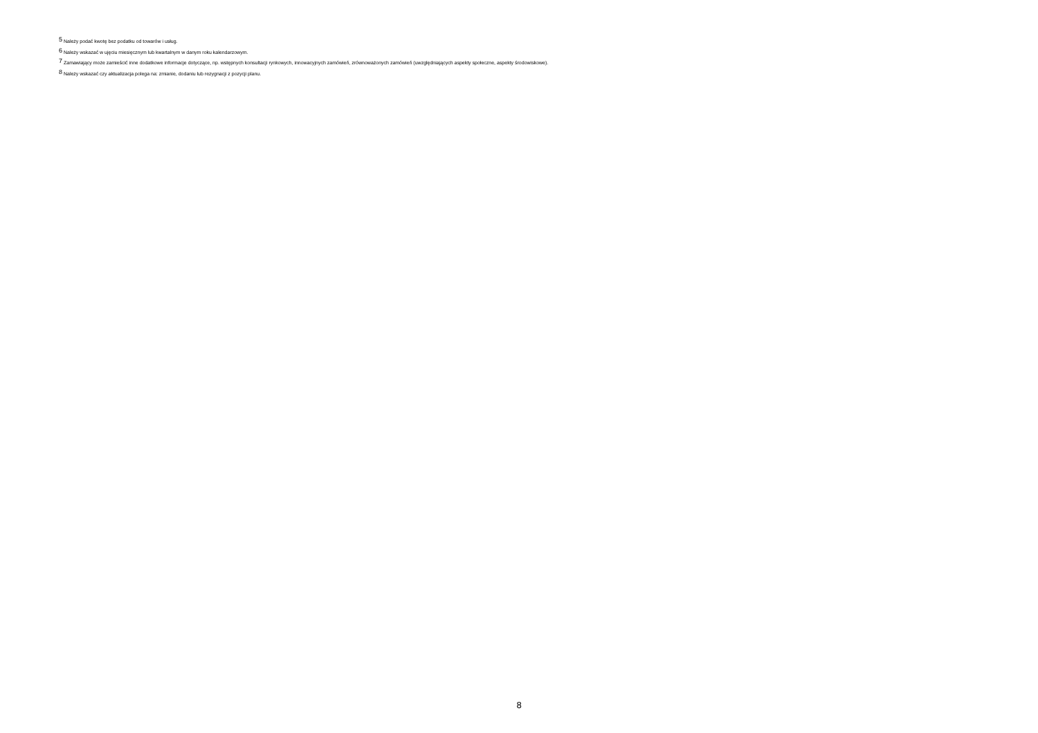<sup>5</sup> Należy podać kwotę bez podatku od towarów i usług.
<sup>6</sup> Należy wskazać w ujęciu miesięcznym lub kwartalnym w danym roku kalendarzowym.
<sup>7</sup> Zamawiający może zamieścić inne dodatkowe informacje dotyczące, np. wstępnych konsultacji rynkowych, innowacyjnych zamówień, zrównoważonych zamówień (uwzględniających aspekty społeczne, aspekty środowiskowe).
<sup>8</sup> Należy wskazać czy aktualizacja polega na: zmianie, dodaniu lub rezygnacji z pozycji planu.
8